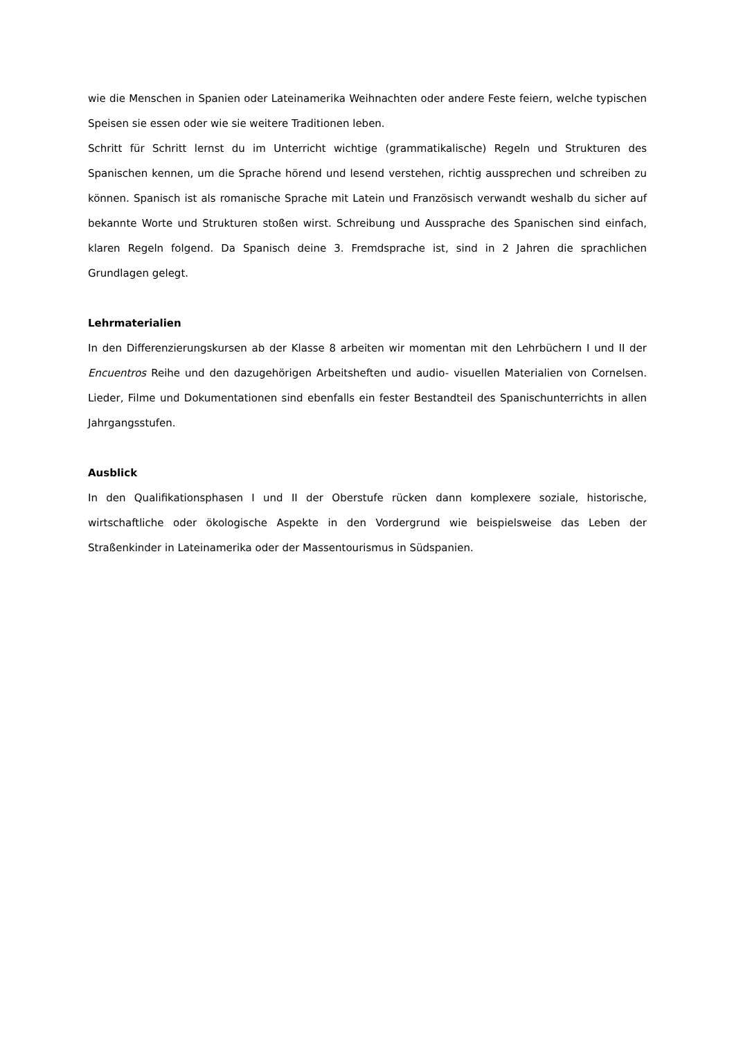wie die Menschen in Spanien oder Lateinamerika Weihnachten oder andere Feste feiern, welche typischen Speisen sie essen oder wie sie weitere Traditionen leben.
Schritt für Schritt lernst du im Unterricht wichtige (grammatikalische) Regeln und Strukturen des Spanischen kennen, um die Sprache hörend und lesend verstehen, richtig aussprechen und schreiben zu können. Spanisch ist als romanische Sprache mit Latein und Französisch verwandt weshalb du sicher auf bekannte Worte und Strukturen stoßen wirst. Schreibung und Aussprache des Spanischen sind einfach, klaren Regeln folgend. Da Spanisch deine 3. Fremdsprache ist, sind in 2 Jahren die sprachlichen Grundlagen gelegt.
Lehrmaterialien
In den Differenzierungskursen ab der Klasse 8 arbeiten wir momentan mit den Lehrbüchern I und II der Encuentros Reihe und den dazugehörigen Arbeitsheften und audio- visuellen Materialien von Cornelsen. Lieder, Filme und Dokumentationen sind ebenfalls ein fester Bestandteil des Spanischunterrichts in allen Jahrgangsstufen.
Ausblick
In den Qualifikationsphasen I und II der Oberstufe rücken dann komplexere soziale, historische, wirtschaftliche oder ökologische Aspekte in den Vordergrund wie beispielsweise das Leben der Straßenkinder in Lateinamerika oder der Massentourismus in Südspanien.